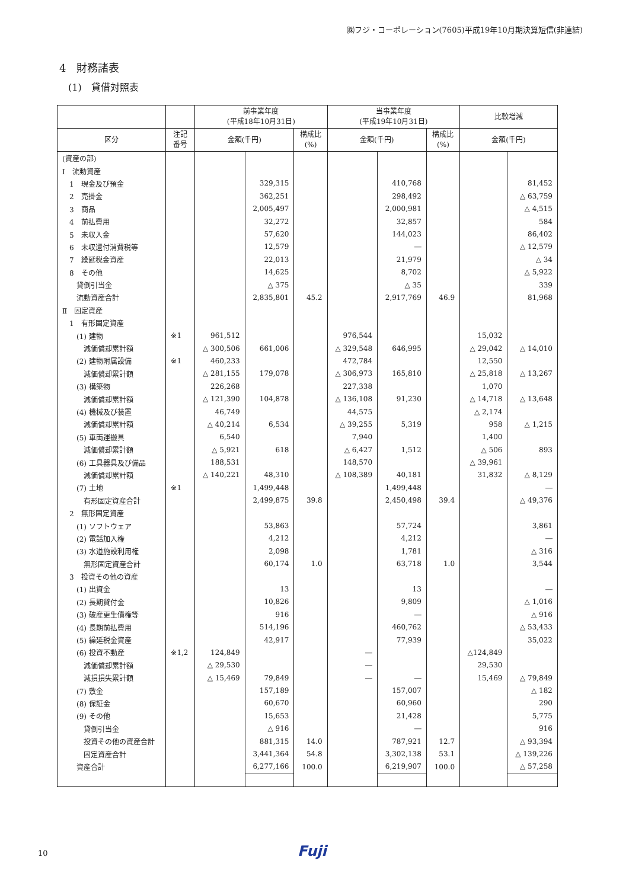㈱フジ・コーポレーション(7605)平成19年10月期決算短信(非連結)
4　財務諸表
(1)　貸借対照表
| | | 前事業年度 (平成18年10月31日) | | | 当事業年度 (平成19年10月31日) | | | 比較増減 | |
| --- | --- | --- | --- | --- | --- | --- | --- | --- | --- |
| 区分 | 注記 番号 | 金額(千円) | | 構成比 (%) | 金額(千円) | | 構成比 (%) | 金額(千円) | |
| (資産の部) | | | | | | | | | |
| Ⅰ 流動資産 | | | | | | | | | |
| 1 現金及び預金 | | | 329,315 | | | 410,768 | | | 81,452 |
| 2 売掛金 | | | 362,251 | | | 298,492 | | | △ 63,759 |
| 3 商品 | | | 2,005,497 | | | 2,000,981 | | | △ 4,515 |
| 4 前払費用 | | | 32,272 | | | 32,857 | | | 584 |
| 5 未収入金 | | | 57,620 | | | 144,023 | | | 86,402 |
| 6 未収還付消費税等 | | | 12,579 | | | ― | | | △ 12,579 |
| 7 繰延税金資産 | | | 22,013 | | | 21,979 | | | △ 34 |
| 8 その他 | | | 14,625 | | | 8,702 | | | △ 5,922 |
| 貸倒引当金 | | | △ 375 | | | △ 35 | | | 339 |
| 流動資産合計 | | | 2,835,801 | 45.2 | | 2,917,769 | 46.9 | | 81,968 |
| Ⅱ 固定資産 | | | | | | | | | |
| 1 有形固定資産 | | | | | | | | | |
| (1) 建物 | ※1 | 961,512 | | | 976,544 | | | 15,032 | |
| 減価償却累計額 | | △ 300,506 | 661,006 | | △ 329,548 | 646,995 | | △ 29,042 | △ 14,010 |
| (2) 建物附属設備 | ※1 | 460,233 | | | 472,784 | | | 12,550 | |
| 減価償却累計額 | | △ 281,155 | 179,078 | | △ 306,973 | 165,810 | | △ 25,818 | △ 13,267 |
| (3) 構築物 | | 226,268 | | | 227,338 | | | 1,070 | |
| 減価償却累計額 | | △ 121,390 | 104,878 | | △ 136,108 | 91,230 | | △ 14,718 | △ 13,648 |
| (4) 機械及び装置 | | 46,749 | | | 44,575 | | | △ 2,174 | |
| 減価償却累計額 | | △ 40,214 | 6,534 | | △ 39,255 | 5,319 | | 958 | △ 1,215 |
| (5) 車両運搬具 | | 6,540 | | | 7,940 | | | 1,400 | |
| 減価償却累計額 | | △ 5,921 | 618 | | △ 6,427 | 1,512 | | △ 506 | 893 |
| (6) 工具器具及び備品 | | 188,531 | | | 148,570 | | | △ 39,961 | |
| 減価償却累計額 | | △ 140,221 | 48,310 | | △ 108,389 | 40,181 | | 31,832 | △ 8,129 |
| (7) 土地 | ※1 | | 1,499,448 | | | 1,499,448 | | | ― |
| 有形固定資産合計 | | | 2,499,875 | 39.8 | | 2,450,498 | 39.4 | | △ 49,376 |
| 2 無形固定資産 | | | | | | | | | |
| (1) ソフトウェア | | | 53,863 | | | 57,724 | | | 3,861 |
| (2) 電話加入権 | | | 4,212 | | | 4,212 | | | ― |
| (3) 水道施設利用権 | | | 2,098 | | | 1,781 | | | △ 316 |
| 無形固定資産合計 | | | 60,174 | 1.0 | | 63,718 | 1.0 | | 3,544 |
| 3 投資その他の資産 | | | | | | | | | |
| (1) 出資金 | | | 13 | | | 13 | | | ― |
| (2) 長期貸付金 | | | 10,826 | | | 9,809 | | | △ 1,016 |
| (3) 破産更生債権等 | | | 916 | | | ― | | | △ 916 |
| (4) 長期前払費用 | | | 514,196 | | | 460,762 | | | △ 53,433 |
| (5) 繰延税金資産 | | | 42,917 | | | 77,939 | | | 35,022 |
| (6) 投資不動産 | ※1,2 | 124,849 | | | ― | | | △124,849 | |
| 減価償却累計額 | | △ 29,530 | | | ― | | | 29,530 | |
| 減損損失累計額 | | △ 15,469 | 79,849 | | ― | ― | | 15,469 | △ 79,849 |
| (7) 敷金 | | | 157,189 | | | 157,007 | | | △ 182 |
| (8) 保証金 | | | 60,670 | | | 60,960 | | | 290 |
| (9) その他 | | | 15,653 | | | 21,428 | | | 5,775 |
| 貸倒引当金 | | | △ 916 | | | ― | | | 916 |
| 投資その他の資産合計 | | | 881,315 | 14.0 | | 787,921 | 12.7 | | △ 93,394 |
| 固定資産合計 | | | 3,441,364 | 54.8 | | 3,302,138 | 53.1 | | △ 139,226 |
| 資産合計 | | | 6,277,166 | 100.0 | | 6,219,907 | 100.0 | | △ 57,258 |
10 Fuji